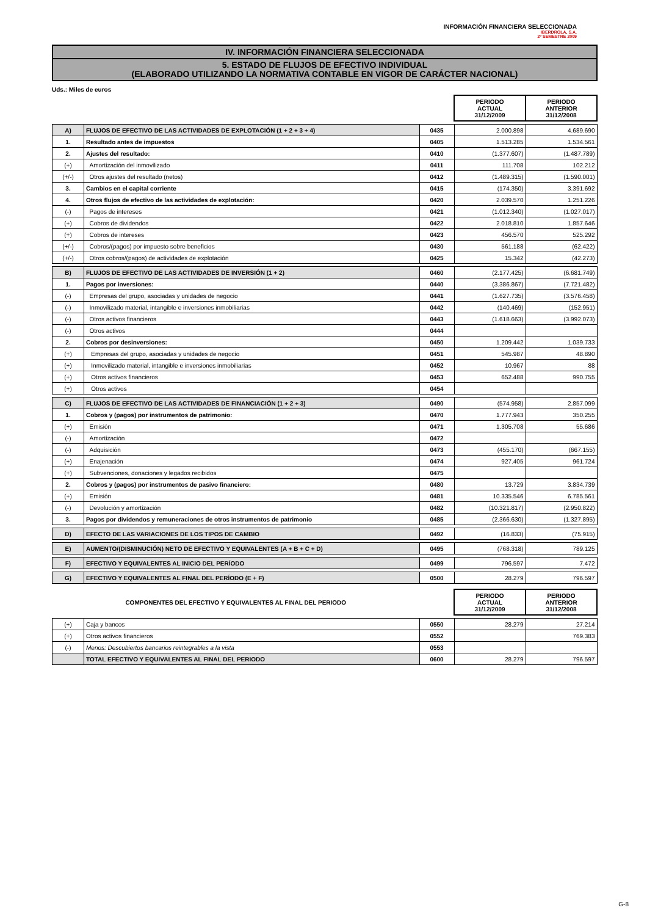INFORMACIÓN FINANCIERA SELECCIONADA
IBERDROLA, S.A.
2º SEMESTRE 2009
IV. INFORMACIÓN FINANCIERA SELECCIONADA
5. ESTADO DE FLUJOS DE EFECTIVO INDIVIDUAL
(ELABORADO UTILIZANDO LA NORMATIVA CONTABLE EN VIGOR DE CARÁCTER NACIONAL)
Uds.: Miles de euros
| | | | PERIODO ACTUAL 31/12/2009 | PERIODO ANTERIOR 31/12/2008 |
| A) | FLUJOS DE EFECTIVO DE LAS ACTIVIDADES DE EXPLOTACIÓN (1 + 2 + 3 + 4) | 0435 | 2.000.898 | 4.689.690 |
| 1. | Resultado antes de impuestos | 0405 | 1.513.285 | 1.534.561 |
| 2. | Ajustes del resultado: | 0410 | (1.377.607) | (1.487.789) |
| (+) | Amortización del inmovilizado | 0411 | 111.708 | 102.212 |
| (+/-) | Otros ajustes del resultado (netos) | 0412 | (1.489.315) | (1.590.001) |
| 3. | Cambios en el capital corriente | 0415 | (174.350) | 3.391.692 |
| 4. | Otros flujos de efectivo de las actividades de explotación: | 0420 | 2.039.570 | 1.251.226 |
| (-) | Pagos de intereses | 0421 | (1.012.340) | (1.027.017) |
| (+) | Cobros de dividendos | 0422 | 2.018.810 | 1.857.646 |
| (+) | Cobros de intereses | 0423 | 456.570 | 525.292 |
| (+/-) | Cobros/(pagos) por impuesto sobre beneficios | 0430 | 561.188 | (62.422) |
| (+/-) | Otros cobros/(pagos) de actividades de explotación | 0425 | 15.342 | (42.273) |
| B) | FLUJOS DE EFECTIVO DE LAS ACTIVIDADES DE INVERSIÓN (1 + 2) | 0460 | (2.177.425) | (6.681.749) |
| 1. | Pagos por inversiones: | 0440 | (3.386.867) | (7.721.482) |
| (-) | Empresas del grupo, asociadas y unidades de negocio | 0441 | (1.627.735) | (3.576.458) |
| (-) | Inmovilizado material, intangible e inversiones inmobiliarias | 0442 | (140.469) | (152.951) |
| (-) | Otros activos financieros | 0443 | (1.618.663) | (3.992.073) |
| (-) | Otros activos | 0444 | | |
| 2. | Cobros por desinversiones: | 0450 | 1.209.442 | 1.039.733 |
| (+) | Empresas del grupo, asociadas y unidades de negocio | 0451 | 545.987 | 48.890 |
| (+) | Inmovilizado material, intangible e inversiones inmobiliarias | 0452 | 10.967 | 88 |
| (+) | Otros activos financieros | 0453 | 652.488 | 990.755 |
| (+) | Otros activos | 0454 | | |
| C) | FLUJOS DE EFECTIVO DE LAS ACTIVIDADES DE FINANCIACIÓN (1 + 2 + 3) | 0490 | (574.958) | 2.857.099 |
| 1. | Cobros y (pagos) por instrumentos de patrimonio: | 0470 | 1.777.943 | 350.255 |
| (+) | Emisión | 0471 | 1.305.708 | 55.686 |
| (-) | Amortización | 0472 | | |
| (-) | Adquisición | 0473 | (455.170) | (667.155) |
| (+) | Enajenación | 0474 | 927.405 | 961.724 |
| (+) | Subvenciones, donaciones y legados recibidos | 0475 | | |
| 2. | Cobros y (pagos) por instrumentos de pasivo financiero: | 0480 | 13.729 | 3.834.739 |
| (+) | Emisión | 0481 | 10.335.546 | 6.785.561 |
| (-) | Devolución y amortización | 0482 | (10.321.817) | (2.950.822) |
| 3. | Pagos por dividendos y remuneraciones de otros instrumentos de patrimonio | 0485 | (2.366.630) | (1.327.895) |
| D) | EFECTO DE LAS VARIACIONES DE LOS TIPOS DE CAMBIO | 0492 | (16.833) | (75.915) |
| E) | AUMENTO/(DISMINUCIÓN) NETO DE EFECTIVO Y EQUIVALENTES (A + B + C + D) | 0495 | (768.318) | 789.125 |
| F) | EFECTIVO Y EQUIVALENTES AL INICIO DEL PERÍODO | 0499 | 796.597 | 7.472 |
| G) | EFECTIVO Y EQUIVALENTES AL FINAL DEL PERÍODO (E + F) | 0500 | 28.279 | 796.597 |
| COMPONENTES DEL EFECTIVO Y EQUIVALENTES AL FINAL DEL PERIODO | | | PERIODO ACTUAL 31/12/2009 | PERIODO ANTERIOR 31/12/2008 |
| (+) | Caja y bancos | 0550 | 28.279 | 27.214 |
| (+) | Otros activos financieros | 0552 | | 769.383 |
| (-) | Menos: Descubiertos bancarios reintegrables a la vista | 0553 | | |
| | TOTAL EFECTIVO Y EQUIVALENTES AL FINAL DEL PERIODO | 0600 | 28.279 | 796.597 |
G-8